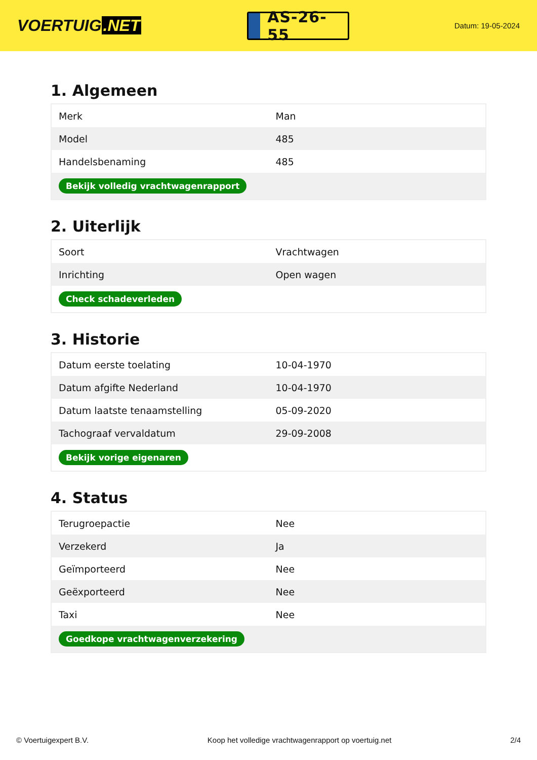VOERTUIG.NET
AS-26-55
Datum: 19-05-2024
1. Algemeen
| Merk | Man |
| Model | 485 |
| Handelsbenaming | 485 |
| Bekijk volledig vrachtwagenrapport | |
2. Uiterlijk
| Soort | Vrachtwagen |
| Inrichting | Open wagen |
| Check schadeverleden | |
3. Historie
| Datum eerste toelating | 10-04-1970 |
| Datum afgifte Nederland | 10-04-1970 |
| Datum laatste tenaamstelling | 05-09-2020 |
| Tachograaf vervaldatum | 29-09-2008 |
| Bekijk vorige eigenaren | |
4. Status
| Terugroepactie | Nee |
| Verzekerd | Ja |
| Geïmporteerd | Nee |
| Geëxporteerd | Nee |
| Taxi | Nee |
| Goedkope vrachtwagenverzekering | |
© Voertuigexpert B.V. Koop het volledige vrachtwagenrapport op voertuig.net 2/4